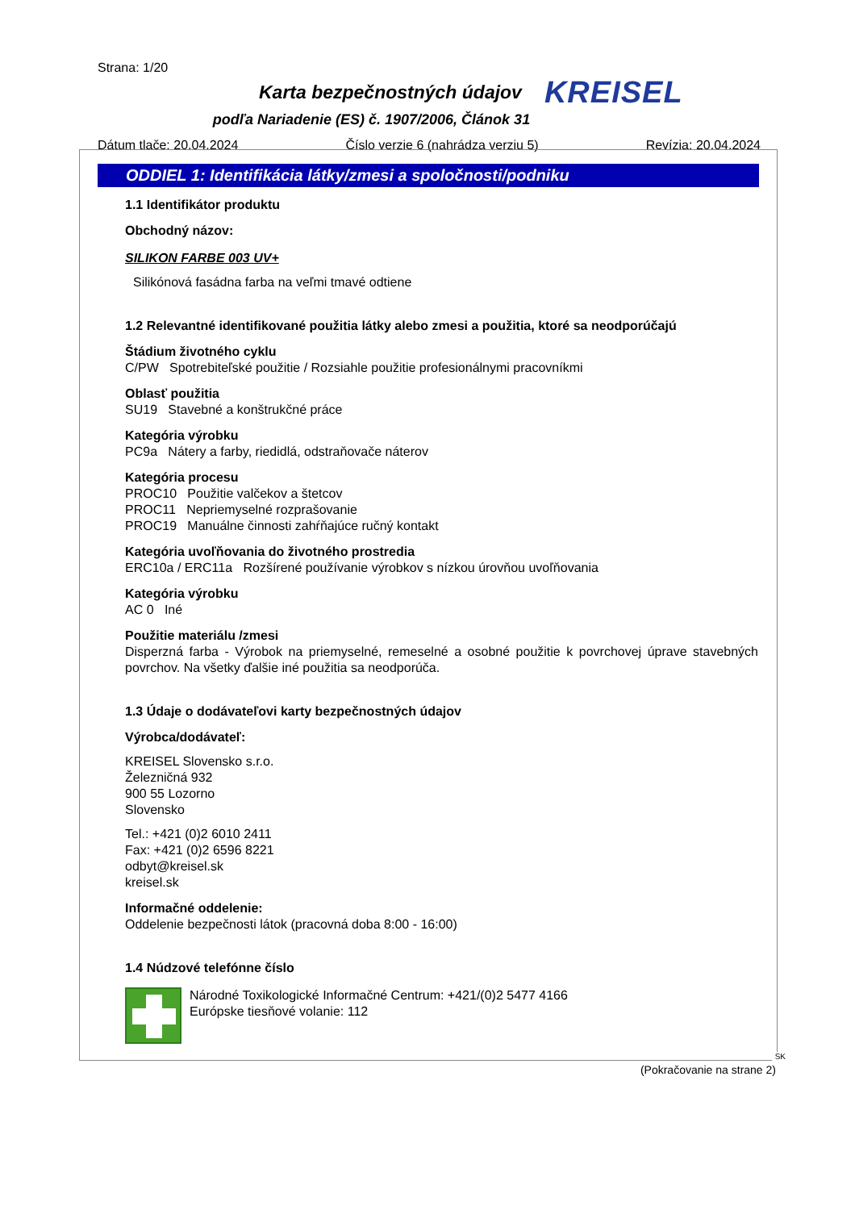Strana: 1/20
Karta bezpečnostných údajov KREISEL
podľa Nariadenie (ES) č. 1907/2006, Článok 31
Dátum tlače: 20.04.2024 Číslo verzie 6 (nahrádza verziu 5) Revízia: 20.04.2024
ODDIEL 1: Identifikácia látky/zmesi a spoločnosti/podniku
1.1 Identifikátor produktu
Obchodný názov:
SILIKON FARBE 003 UV+
Silikónová fasádna farba na veľmi tmavé odtiene
1.2 Relevantné identifikované použitia látky alebo zmesi a použitia, ktoré sa neodporúčajú
Štádium životného cyklu
C/PW Spotrebiteľské použitie / Rozsiahle použitie profesionálnymi pracovníkmi
Oblasť použitia
SU19 Stavebné a konštrukčné práce
Kategória výrobku
PC9a Nátery a farby, riedidlá, odstraňovače náterov
Kategória procesu
PROC10 Použitie valčekov a štetcov
PROC11 Nepriemyselné rozprašovanie
PROC19 Manuálne činnosti zahŕňajúce ručný kontakt
Kategória uvoľňovania do životného prostredia
ERC10a / ERC11a Rozšírené používanie výrobkov s nízkou úrovňou uvoľňovania
Kategória výrobku
AC 0 Iné
Použitie materiálu /zmesi
Disperzná farba - Výrobok na priemyselné, remeselné a osobné použitie k povrchovej úprave stavebných povrchov. Na všetky ďalšie iné použitia sa neodporúča.
1.3 Údaje o dodávateľovi karty bezpečnostných údajov
Výrobca/dodávateľ:
KREISEL Slovensko s.r.o.
Železničná 932
900 55 Lozorno
Slovensko
Tel.: +421 (0)2 6010 2411
Fax: +421 (0)2 6596 8221
odbyt@kreisel.sk
kreisel.sk
Informačné oddelenie:
Oddelenie bezpečnosti látok (pracovná doba 8:00 - 16:00)
1.4 Núdzové telefónne číslo
Národné Toxikologické Informačné Centrum: +421/(0)2 5477 4166
Európske tiesňové volanie: 112
SK
(Pokračovanie na strane 2)